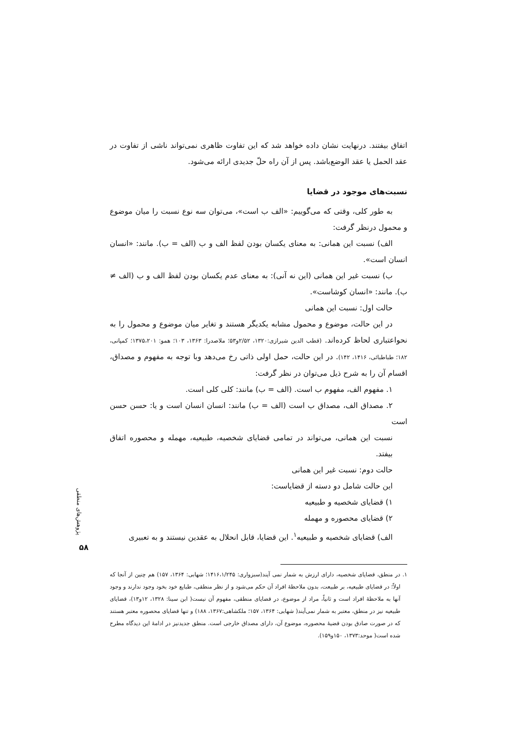اتفاق بیفتند. درنهایت نشان داده خواهد شد که این تفاوت ظاهری نمی‌تواند ناشی از تفاوت در عقد الحمل یا عقد الوضع‌باشد. پس از آن راه حلّ جدیدی ارائه می‌شود.
نسبت‌های موجود در قضایا
به طور کلی، وقتی که می‌گوییم: «الف ب است»، می‌توان سه نوع نسبت را میان موضوع و محمول درنظر گرفت:
الف) نسبت این همانی: به معنای یکسان بودن لفظ الف و ب (الف = ب). مانند: «انسان انسان است».
ب) نسبت غیر این همانی (این نه آنی): به معنای عدم یکسان بودن لفظ الف و ب (الف ≠ ب). مانند: «انسان کوشاست».
حالت اول: نسبت این همانی
در این حالت، موضوع و محمول مشابه یکدیگر هستند و تغایر میان موضوع و محمول را به نحواعتباری لحاظ کرده‌اند. (قطب الدین شیرازی:۱۳۲۰، ۲/۵۲و۵۳؛ ملاصدرا: ۱۳۶۳، ۱۰۳؛ همو: ۱۳۷۵،۲۰۱؛ کمپانی، ۱۸۲؛ طباطبائی، ۱۴۱۶، ۱۴۲). در این حالت، حمل اولی ذاتی رخ می‌دهد وبا توجه به مفهوم و مصداق، اقسام آن را به شرح ذیل می‌توان در نظر گرفت:
۱. مفهوم الف، مفهوم ب است. (الف = ب) مانند: کلی کلی است.
۲. مصداق الف، مصداق ب است (الف = ب) مانند: انسان انسان است و یا: حسن حسن است
نسبت این همانی، می‌تواند در تمامی قضایای شخصیه، طبیعیه، مهمله و محصوره اتفاق بیفتد.
حالت دوم: نسبت غیر این همانی
این حالت شامل دو دسته از قضایاست:
۱) قضایای شخصیه و طبیعیه
۲) قضایای محصوره و مهمله
الف) قضایای شخصیه و طبیعیه<sup>۱</sup>. این قضایا، قابل انحلال به عقدین نیستند و به تعبیری
۱. در منطق، قضایای شخصیه، دارای ارزش به شمار نمی آیند(سبزواری: ۱۴۱۶،۱/۲۴۵؛ شهابی: ۱۳۶۴، ۱۵۷) هم چنین از آنجا که اولاً؛ در قضایای طبیعیه، بر طبیعت، بدون ملاحظهٔ افراد آن حکم می‌شود و از نظر منطقی، طبایع خود بخود وجود ندارند و وجود آنها به ملاحظهٔ افراد است و ثانیاً، مراد از موضوع، در قضایای منطقی، مفهوم آن نیست( ابن سینا: ۱۳۲۸، ۱۲و۱۳)، قضایای طبیعیه نیز در منطق، معتبر به شمار نمی‌آیند( شهابی: ۱۳۶۴، ۱۵۷؛ ملکشاهی:۱۳۶۷، ۱۸۸) و تنها قضایای محصوره معتبر هستند که در صورت صادق بودن قضیهٔ محصوره، موضوع آن، دارای مصداق خارجی است. منطق جدیدنیز در ادامهٔ این دیدگاه مطرح شده است( موحد:۱۳۷۳، ۱۵۰و۱۵۹).
پژوهش‌های منطقی
۵۸